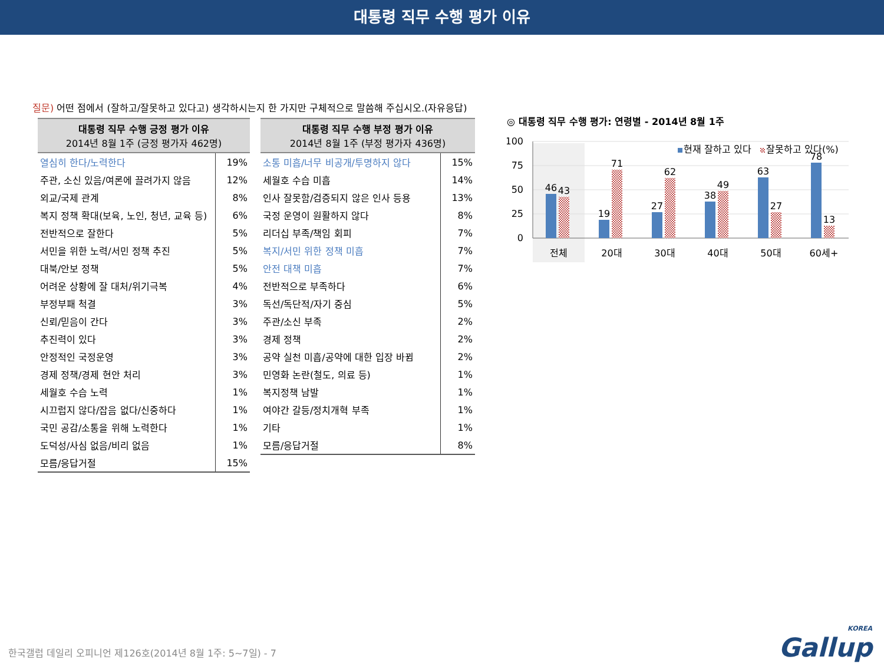대통령 직무 수행 평가 이유
질문) 어떤 점에서 (잘하고/잘못하고 있다고) 생각하시는지 한 가지만 구체적으로 말씀해 주십시오.(자유응답)
| 대통령 직무 수행 긍정 평가 이유 2014년 8월 1주 (긍정 평가자 462명) | |
| --- | --- |
| 열심히 한다/노력한다 | 19% |
| 주관, 소신 있음/여론에 끌려가지 않음 | 12% |
| 외교/국제 관계 | 8% |
| 복지 정책 확대(보육, 노인, 청년, 교육 등) | 6% |
| 전반적으로 잘한다 | 5% |
| 서민을 위한 노력/서민 정책 추진 | 5% |
| 대북/안보 정책 | 5% |
| 어려운 상황에 잘 대처/위기극복 | 4% |
| 부정부패 척결 | 3% |
| 신뢰/믿음이 간다 | 3% |
| 추진력이 있다 | 3% |
| 안정적인 국정운영 | 3% |
| 경제 정책/경제 현안 처리 | 3% |
| 세월호 수습 노력 | 1% |
| 시끄럽지 않다/잡음 없다/신중하다 | 1% |
| 국민 공감/소통을 위해 노력한다 | 1% |
| 도덕성/사심 없음/비리 없음 | 1% |
| 모름/응답거절 | 15% |
| 대통령 직무 수행 부정 평가 이유 2014년 8월 1주 (부정 평가자 436명) | |
| --- | --- |
| 소통 미흡/너무 비공개/투명하지 않다 | 15% |
| 세월호 수습 미흡 | 14% |
| 인사 잘못함/검증되지 않은 인사 등용 | 13% |
| 국정 운영이 원활하지 않다 | 8% |
| 리더십 부족/책임 회피 | 7% |
| 복지/서민 위한 정책 미흡 | 7% |
| 안전 대책 미흡 | 7% |
| 전반적으로 부족하다 | 6% |
| 독선/독단적/자기 중심 | 5% |
| 주관/소신 부족 | 2% |
| 경제 정책 | 2% |
| 공약 실천 미흡/공약에 대한 입장 바뀜 | 2% |
| 민영화 논란(철도, 의료 등) | 1% |
| 복지정책 남발 | 1% |
| 여야간 갈등/정치개혁 부족 | 1% |
| 기타 | 1% |
| 모름/응답거절 | 8% |
◎ 대통령 직무 수행 평가: 연령별 - 2014년 8월 1주
100
75
50
25
0
현재 잘하고 있다
잘못하고 있다(%)
46
43
19
71
27
62
38
49
63
27
78
13
전체
20대
30대
40대
50대
60세+
한국갤럽 데일리 오피니언 제126호(2014년 8월 1주: 5~7일) - 7
KOREA
Gallup